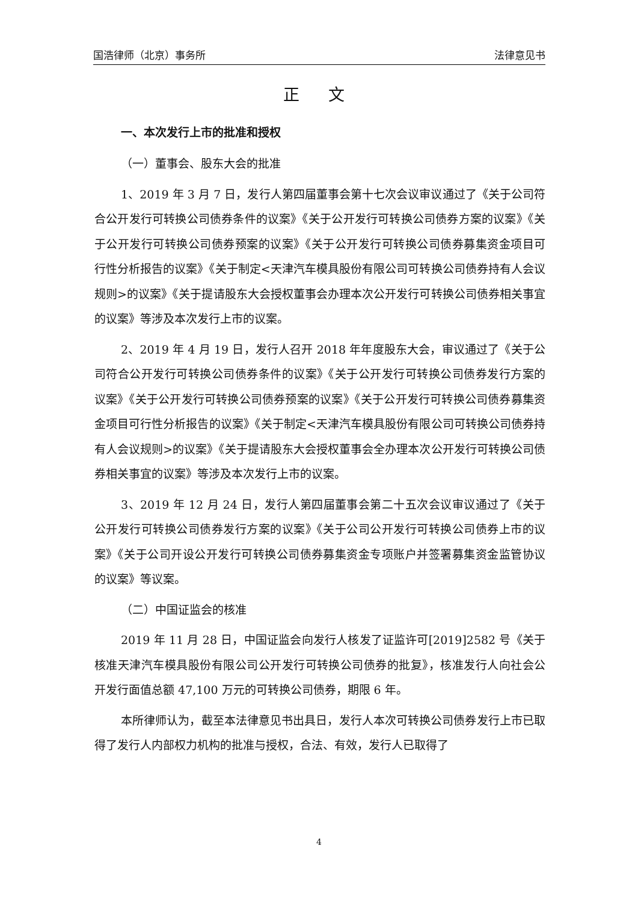国浩律师（北京）事务所 法律意见书
正 文
一、本次发行上市的批准和授权
（一）董事会、股东大会的批准
1、2019 年 3 月 7 日，发行人第四届董事会第十七次会议审议通过了《关于公司符合公开发行可转换公司债券条件的议案》《关于公开发行可转换公司债券方案的议案》《关于公开发行可转换公司债券预案的议案》《关于公开发行可转换公司债券募集资金项目可行性分析报告的议案》《关于制定<天津汽车模具股份有限公司可转换公司债券持有人会议规则>的议案》《关于提请股东大会授权董事会办理本次公开发行可转换公司债券相关事宜的议案》等涉及本次发行上市的议案。
2、2019 年 4 月 19 日，发行人召开 2018 年年度股东大会，审议通过了《关于公司符合公开发行可转换公司债券条件的议案》《关于公开发行可转换公司债券发行方案的议案》《关于公开发行可转换公司债券预案的议案》《关于公开发行可转换公司债券募集资金项目可行性分析报告的议案》《关于制定<天津汽车模具股份有限公司可转换公司债券持有人会议规则>的议案》《关于提请股东大会授权董事会全办理本次公开发行可转换公司债券相关事宜的议案》等涉及本次发行上市的议案。
3、2019 年 12 月 24 日，发行人第四届董事会第二十五次会议审议通过了《关于公开发行可转换公司债券发行方案的议案》《关于公司公开发行可转换公司债券上市的议案》《关于公司开设公开发行可转换公司债券募集资金专项账户并签署募集资金监管协议的议案》等议案。
（二）中国证监会的核准
2019 年 11 月 28 日，中国证监会向发行人核发了证监许可[2019]2582 号《关于核准天津汽车模具股份有限公司公开发行可转换公司债券的批复》，核准发行人向社会公开发行面值总额 47,100 万元的可转换公司债券，期限 6 年。
本所律师认为，截至本法律意见书出具日，发行人本次可转换公司债券发行上市已取得了发行人内部权力机构的批准与授权，合法、有效，发行人已取得了
4